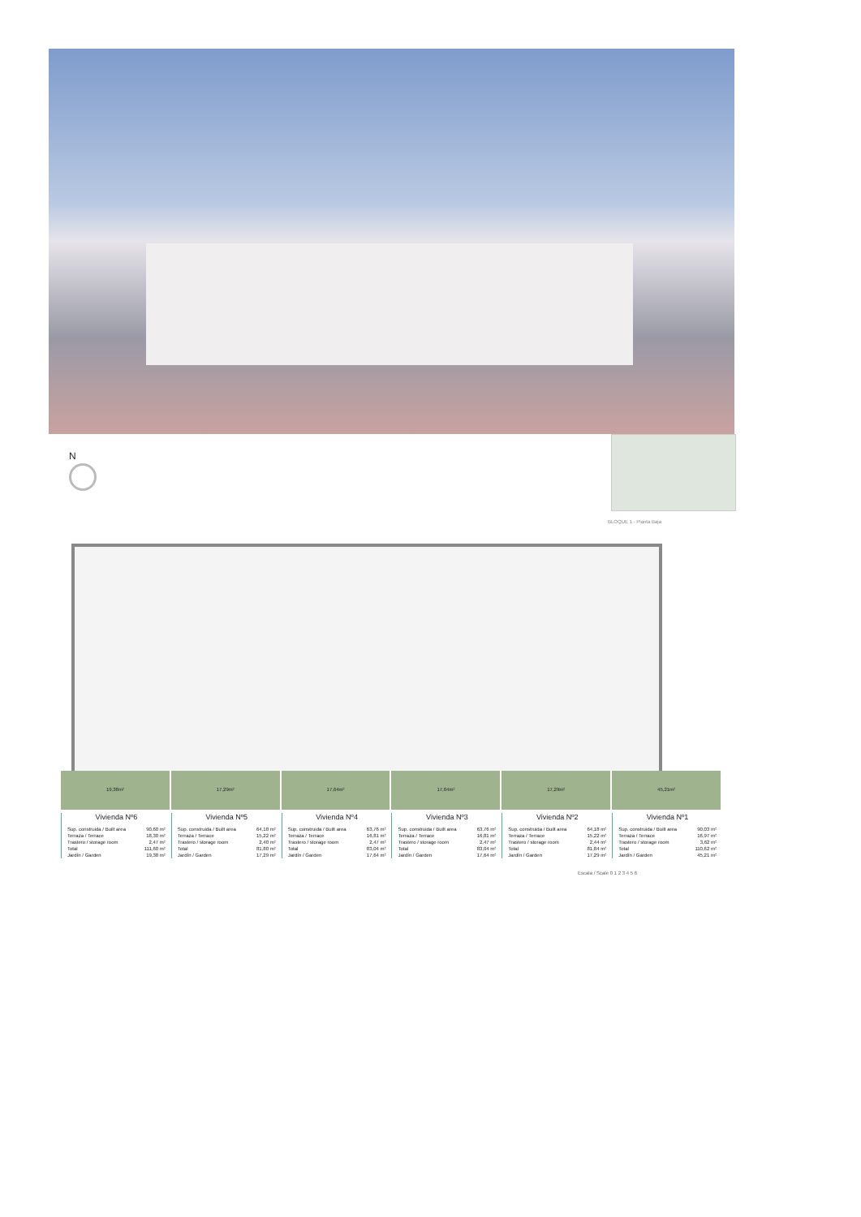N
BLOQUE 1 - Planta Baja
19,38m² 17,29m² 17,64m² 17,64m² 17,29m² 45,21m²
Vivienda Nº6
| Sup. construida / Built area | 90,60 m² |
| Terraza / Terrace | 18,30 m² |
| Trastero / storage room | 2,47 m² |
| Total | 111,60 m² |
| Jardín / Garden | 19,38 m² |
Vivienda Nº5
| Sup. construida / Built area | 64,18 m² |
| Terraza / Terrace | 15,22 m² |
| Trastero / storage room | 2,40 m² |
| Total | 81,80 m² |
| Jardín / Garden | 17,29 m² |
Vivienda Nº4
| Sup. construida / Built area | 63,76 m² |
| Terraza / Terrace | 16,81 m² |
| Trastero / storage room | 2,47 m² |
| Total | 83,04 m² |
| Jardín / Garden | 17,64 m² |
Vivienda Nº3
| Sup. construida / Built area | 63,76 m² |
| Terraza / Terrace | 16,81 m² |
| Trastero / storage room | 2,47 m² |
| Total | 83,04 m² |
| Jardín / Garden | 17,64 m² |
Vivienda Nº2
| Sup. construida / Built area | 64,18 m² |
| Terraza / Terrace | 15,22 m² |
| Trastero / storage room | 2,44 m² |
| Total | 81,84 m² |
| Jardín / Garden | 17,29 m² |
Vivienda Nº1
| Sup. construida / Built area | 90,03 m² |
| Terraza / Terrace | 16,97 m² |
| Trastero / storage room | 3,62 m² |
| Total | 110,62 m² |
| Jardín / Garden | 45,21 m² |
Escala / Scale 0 1 2 3 4 5 6